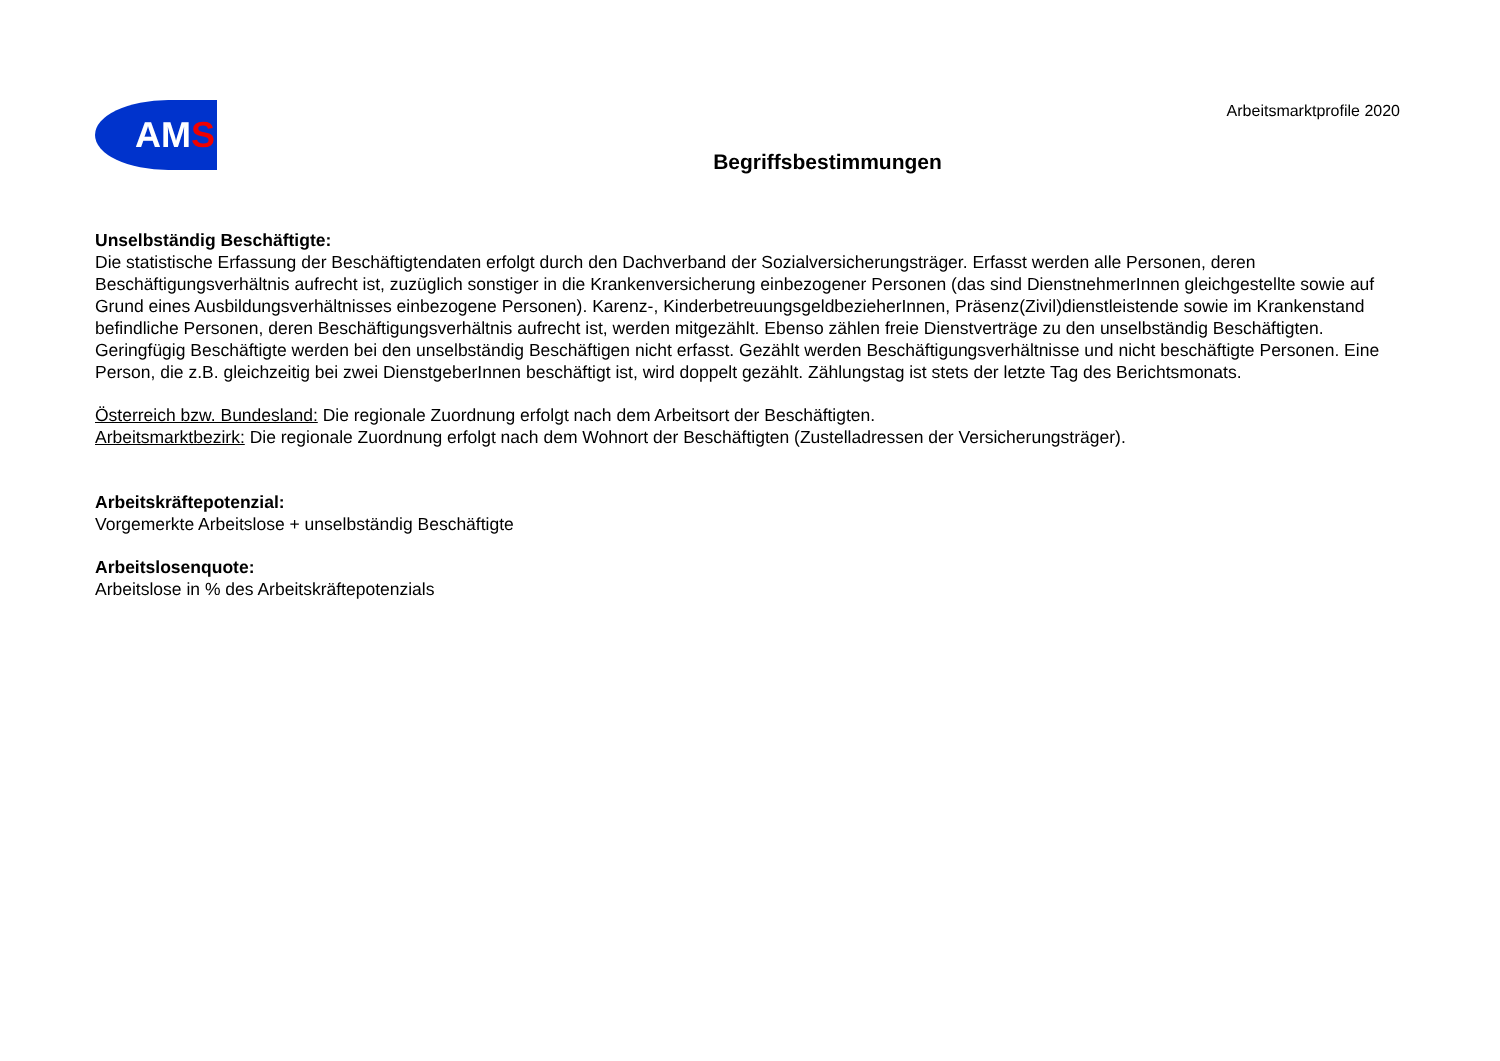AMS
Arbeitsmarktprofile 2020
Begriffsbestimmungen
Unselbständig Beschäftigte:
Die statistische Erfassung der Beschäftigtendaten erfolgt durch den Dachverband der Sozialversicherungsträger. Erfasst werden alle Personen, deren Beschäftigungsverhältnis aufrecht ist, zuzüglich sonstiger in die Krankenversicherung einbezogener Personen (das sind DienstnehmerInnen gleichgestellte sowie auf Grund eines Ausbildungsverhältnisses einbezogene Personen). Karenz-, KinderbetreuungsgeldbezieherInnen, Präsenz(Zivil)dienstleistende sowie im Krankenstand befindliche Personen, deren Beschäftigungsverhältnis aufrecht ist, werden mitgezählt. Ebenso zählen freie Dienstverträge zu den unselbständig Beschäftigten. Geringfügig Beschäftigte werden bei den unselbständig Beschäftigen nicht erfasst. Gezählt werden Beschäftigungsverhältnisse und nicht beschäftigte Personen. Eine Person, die z.B. gleichzeitig bei zwei DienstgeberInnen beschäftigt ist, wird doppelt gezählt. Zählungstag ist stets der letzte Tag des Berichtsmonats.
Österreich bzw. Bundesland: Die regionale Zuordnung erfolgt nach dem Arbeitsort der Beschäftigten.
Arbeitsmarktbezirk: Die regionale Zuordnung erfolgt nach dem Wohnort der Beschäftigten (Zustelladressen der Versicherungsträger).
Arbeitskräftepotenzial:
Vorgemerkte Arbeitslose + unselbständig Beschäftigte
Arbeitslosenquote:
Arbeitslose in % des Arbeitskräftepotenzials